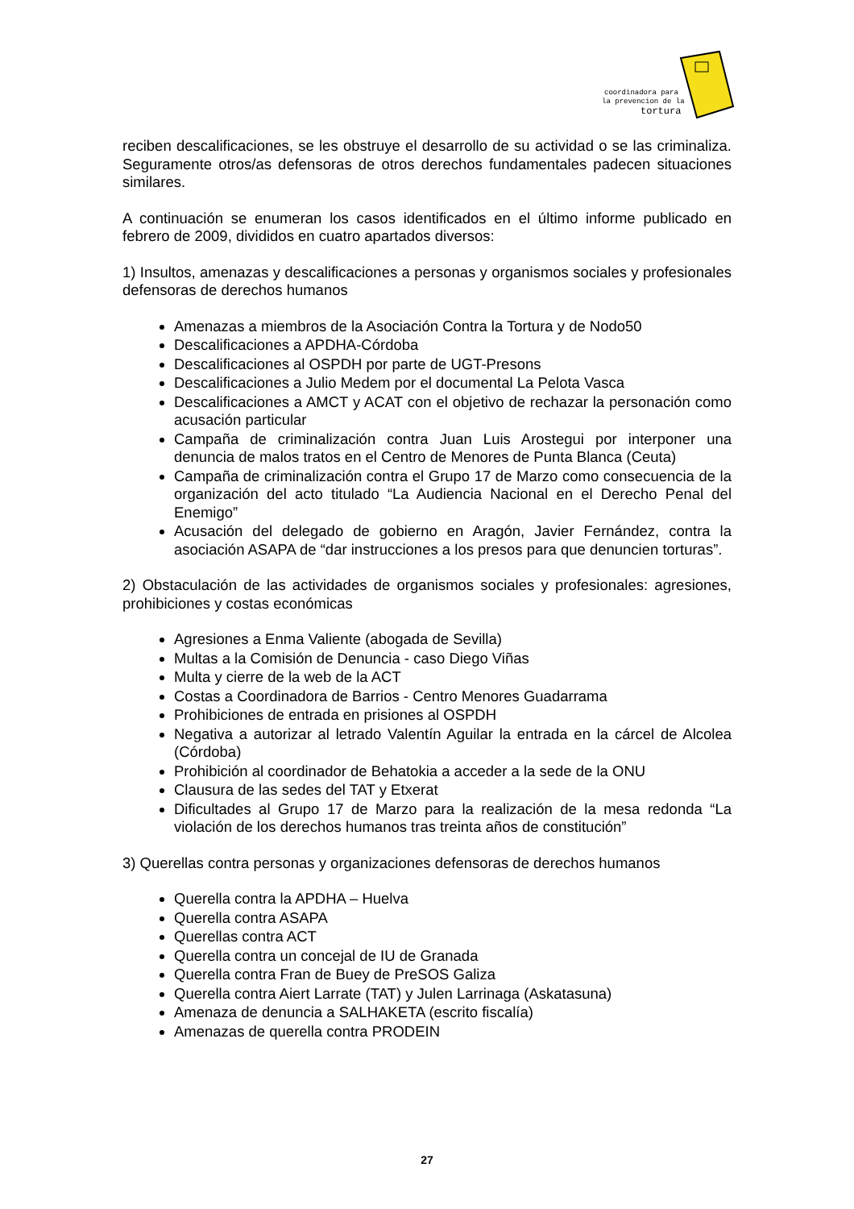coordinadora para
la prevencion de la
tortura
reciben descalificaciones, se les obstruye el desarrollo de su actividad o se las criminaliza. Seguramente otros/as defensoras de otros derechos fundamentales padecen situaciones similares.
A continuación se enumeran los casos identificados en el último informe publicado en febrero de 2009, divididos en cuatro apartados diversos:
1) Insultos, amenazas y descalificaciones a personas y organismos sociales y profesionales defensoras de derechos humanos
Amenazas a miembros de la Asociación Contra la Tortura y de Nodo50
Descalificaciones a APDHA-Córdoba
Descalificaciones al OSPDH por parte de UGT-Presons
Descalificaciones a Julio Medem por el documental La Pelota Vasca
Descalificaciones a AMCT y ACAT con el objetivo de rechazar la personación como acusación particular
Campaña de criminalización contra Juan Luis Arostegui por interponer una denuncia de malos tratos en el Centro de Menores de Punta Blanca (Ceuta)
Campaña de criminalización contra el Grupo 17 de Marzo como consecuencia de la organización del acto titulado “La Audiencia Nacional en el Derecho Penal del Enemigo”
Acusación del delegado de gobierno en Aragón, Javier Fernández, contra la asociación ASAPA de “dar instrucciones a los presos para que denuncien torturas”.
2) Obstaculación de las actividades de organismos sociales y profesionales: agresiones, prohibiciones y costas económicas
Agresiones a Enma Valiente (abogada de Sevilla)
Multas a la Comisión de Denuncia - caso Diego Viñas
Multa y cierre de la web de la ACT
Costas a Coordinadora de Barrios - Centro Menores Guadarrama
Prohibiciones de entrada en prisiones al OSPDH
Negativa a autorizar al letrado Valentín Aguilar la entrada en la cárcel de Alcolea (Córdoba)
Prohibición al coordinador de Behatokia a acceder a la sede de la ONU
Clausura de las sedes del TAT y Etxerat
Dificultades al Grupo 17 de Marzo para la realización de la mesa redonda “La violación de los derechos humanos tras treinta años de constitución”
3) Querellas contra personas y organizaciones defensoras de derechos humanos
Querella contra la APDHA – Huelva
Querella contra ASAPA
Querellas contra ACT
Querella contra un concejal de IU de Granada
Querella contra Fran de Buey de PreSOS Galiza
Querella contra Aiert Larrate (TAT) y Julen Larrinaga (Askatasuna)
Amenaza de denuncia a SALHAKETA (escrito fiscalía)
Amenazas de querella contra PRODEIN
27